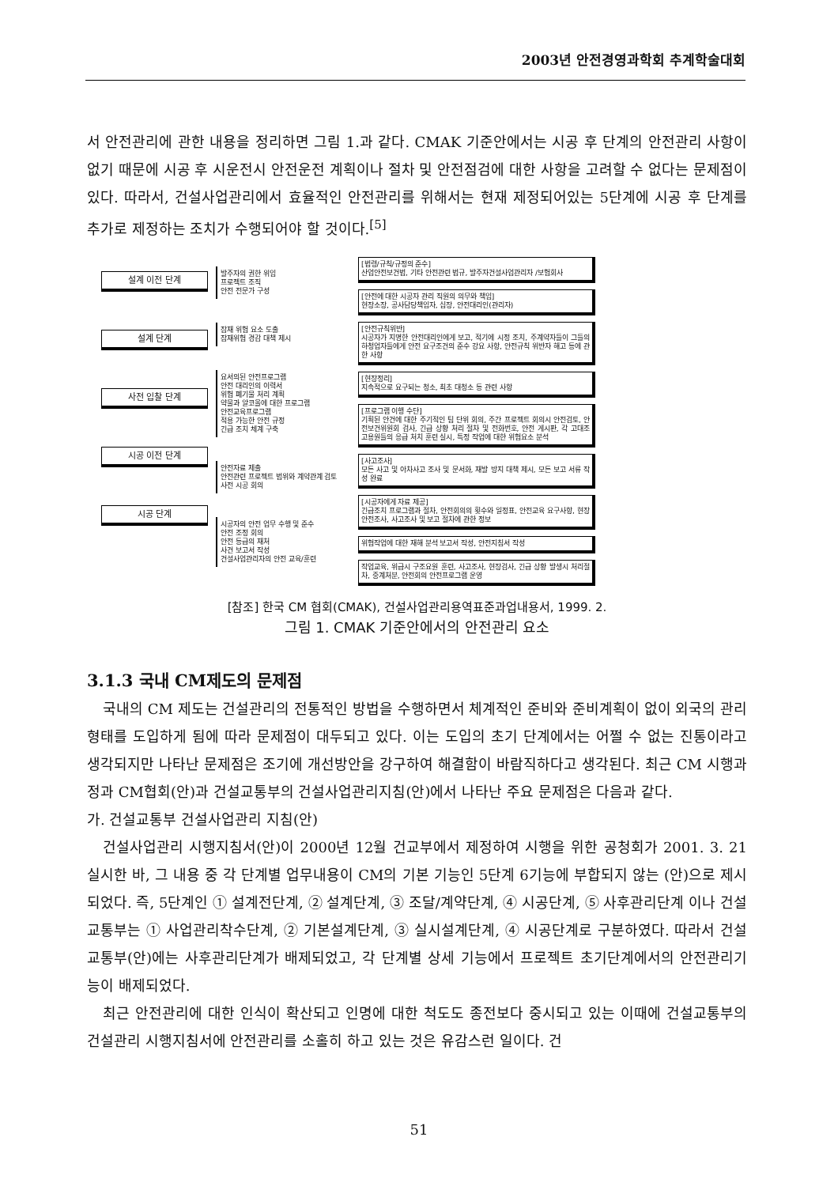2003년 안전경영과학회 추계학술대회
서 안전관리에 관한 내용을 정리하면 그림 1.과 같다. CMAK 기준안에서는 시공 후 단계의 안전관리 사항이 없기 때문에 시공 후 시운전시 안전운전 계획이나 절차 및 안전점검에 대한 사항을 고려할 수 없다는 문제점이 있다. 따라서, 건설사업관리에서 효율적인 안전관리를 위해서는 현재 제정되어있는 5단계에 시공 후 단계를 추가로 제정하는 조치가 수행되어야 할 것이다.<sup>[5]</sup>
설계 이전 단계
설계 단계
사전 입찰 단계
시공 이전 단계
시공 단계
발주자의 권한 위임
프로젝트 조직
안전 전문가 구성
잠재 위험 요소 도출
잠재위험 경감 대책 제시
요서의된 안전프로그램
안전 대리인의 이력서
위험 폐기물 처리 계획
약물과 알코올에 대한 프로그램
안전교육프로그램
적용 가능한 안전 규정
긴급 조치 체계 구축
안전자료 제출
안전관련 프로젝트 범위와 계약관계 검토
사전 시공 회의
시공자의 안전 업무 수행 및 준수
안전 조정 회의
안전 등급의 재처
사건 보고서 작성
건설사업관리자의 안전 교육/훈련
[법령/규칙/규정의 준수]
산업안전보건법, 기타 안전관련 법규, 발주자건설사업관리자 /보험회사
[안전에 대한 시공자 관리 직원의 의무와 책임]
현장소장, 공사담당책임자, 십장, 안전대리인(관리자)
[안전규칙위반]
시공자가 지명한 안전대리인에게 보고, 적기에 시정 조치, 주계약자들이 그들의 하청업자들에게 안전 요구조건의 준수 강요 사항, 안전규칙 위반자 해고 등에 관한 사항
[현장정리]
지속적으로 요구되는 청소, 최초 대청소 등 관련 사항
[프로그램 이행 수단]
기획된 안건에 대한 주기적인 팀 단위 회의, 주간 프로젝트 회의시 안전검토, 안전보건위원회 검사, 긴급 상황 처리 절차 및 전화번호, 안전 게시판, 각 고대조 고용원들의 응급 처치 훈련 실시, 특정 작업에 대한 위험요소 분석
[사고조사]
모든 사고 및 아차사고 조사 및 문서화, 재발 방지 대책 제시, 모든 보고 서류 작성 완료
[시공자에게 자료 제공]
긴급조치 프로그램과 절차, 안전회의의 횟수와 일정표, 안전교육 요구사항, 현장 안전조사, 사고조사 및 보고 절차에 관한 정보
위험작업에 대한 재해 분석 보고서 작성, 안전지침서 작성
작업교육, 위급시 구조요원 훈련, 사고조사, 현장검사, 긴급 상황 발생시 처리절차, 중계처분, 안전회의 안전프로그램 운영
[참조] 한국 CM 협회(CMAK), 건설사업관리용역표준과업내용서, 1999. 2.
그림 1. CMAK 기준안에서의 안전관리 요소
3.1.3 국내 CM제도의 문제점
국내의 CM 제도는 건설관리의 전통적인 방법을 수행하면서 체계적인 준비와 준비계획이 없이 외국의 관리형태를 도입하게 됨에 따라 문제점이 대두되고 있다. 이는 도입의 초기 단계에서는 어쩔 수 없는 진통이라고 생각되지만 나타난 문제점은 조기에 개선방안을 강구하여 해결함이 바람직하다고 생각된다. 최근 CM 시행과정과 CM협회(안)과 건설교통부의 건설사업관리지침(안)에서 나타난 주요 문제점은 다음과 같다.
가. 건설교통부 건설사업관리 지침(안)
건설사업관리 시행지침서(안)이 2000년 12월 건교부에서 제정하여 시행을 위한 공청회가 2001. 3. 21 실시한 바, 그 내용 중 각 단계별 업무내용이 CM의 기본 기능인 5단계 6기능에 부합되지 않는 (안)으로 제시되었다. 즉, 5단계인 ① 설계전단계, ② 설계단계, ③ 조달/계약단계, ④ 시공단계, ⑤ 사후관리단계 이나 건설교통부는 ① 사업관리착수단계, ② 기본설계단계, ③ 실시설계단계, ④ 시공단계로 구분하였다. 따라서 건설교통부(안)에는 사후관리단계가 배제되었고, 각 단계별 상세 기능에서 프로젝트 초기단계에서의 안전관리기능이 배제되었다.
최근 안전관리에 대한 인식이 확산되고 인명에 대한 척도도 종전보다 중시되고 있는 이때에 건설교통부의 건설관리 시행지침서에 안전관리를 소홀히 하고 있는 것은 유감스런 일이다. 건
51